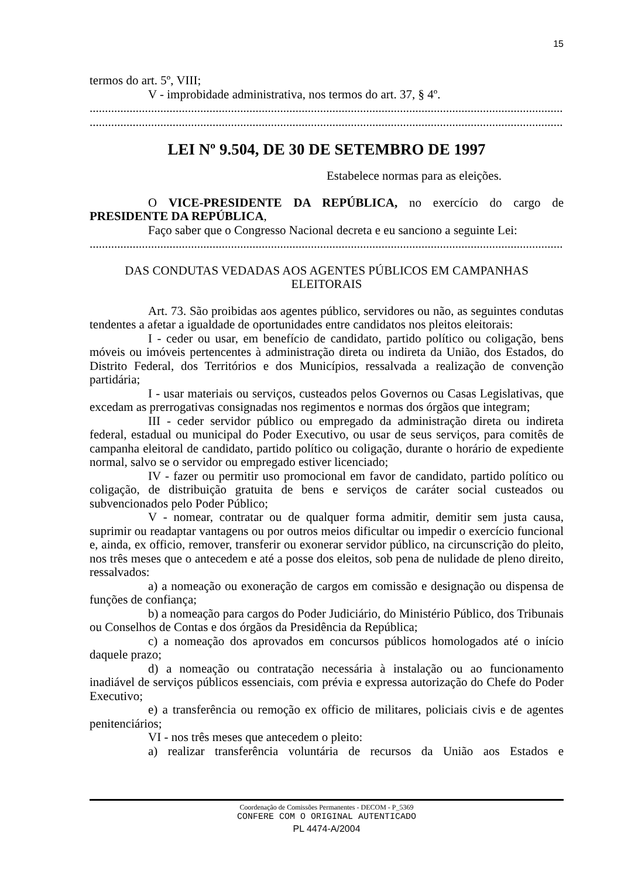15
termos do art. 5º, VIII;
V - improbidade administrativa, nos termos do art. 37, § 4º.
..........................................................................................................................................................
..........................................................................................................................................................
LEI Nº 9.504, DE 30 DE SETEMBRO DE 1997
Estabelece normas para as eleições.
O VICE-PRESIDENTE DA REPÚBLICA, no exercício do cargo de PRESIDENTE DA REPÚBLICA,
Faço saber que o Congresso Nacional decreta e eu sanciono a seguinte Lei:
..........................................................................................................................................................
DAS CONDUTAS VEDADAS AOS AGENTES PÚBLICOS EM CAMPANHAS
ELEITORAIS
Art. 73. São proibidas aos agentes público, servidores ou não, as seguintes condutas tendentes a afetar a igualdade de oportunidades entre candidatos nos pleitos eleitorais:
I - ceder ou usar, em benefício de candidato, partido político ou coligação, bens móveis ou imóveis pertencentes à administração direta ou indireta da União, dos Estados, do Distrito Federal, dos Territórios e dos Municípios, ressalvada a realização de convenção partidária;
I - usar materiais ou serviços, custeados pelos Governos ou Casas Legislativas, que excedam as prerrogativas consignadas nos regimentos e normas dos órgãos que integram;
III - ceder servidor público ou empregado da administração direta ou indireta federal, estadual ou municipal do Poder Executivo, ou usar de seus serviços, para comitês de campanha eleitoral de candidato, partido político ou coligação, durante o horário de expediente normal, salvo se o servidor ou empregado estiver licenciado;
IV - fazer ou permitir uso promocional em favor de candidato, partido político ou coligação, de distribuição gratuita de bens e serviços de caráter social custeados ou subvencionados pelo Poder Público;
V - nomear, contratar ou de qualquer forma admitir, demitir sem justa causa, suprimir ou readaptar vantagens ou por outros meios dificultar ou impedir o exercício funcional e, ainda, ex officio, remover, transferir ou exonerar servidor público, na circunscrição do pleito, nos três meses que o antecedem e até a posse dos eleitos, sob pena de nulidade de pleno direito, ressalvados:
a) a nomeação ou exoneração de cargos em comissão e designação ou dispensa de funções de confiança;
b) a nomeação para cargos do Poder Judiciário, do Ministério Público, dos Tribunais ou Conselhos de Contas e dos órgãos da Presidência da República;
c) a nomeação dos aprovados em concursos públicos homologados até o início daquele prazo;
d) a nomeação ou contratação necessária à instalação ou ao funcionamento inadiável de serviços públicos essenciais, com prévia e expressa autorização do Chefe do Poder Executivo;
e) a transferência ou remoção ex officio de militares, policiais civis e de agentes penitenciários;
VI - nos três meses que antecedem o pleito:
a) realizar transferência voluntária de recursos da União aos Estados e
Coordenação de Comissões Permanentes - DECOM - P_5369
CONFERE COM O ORIGINAL AUTENTICADO
PL 4474-A/2004